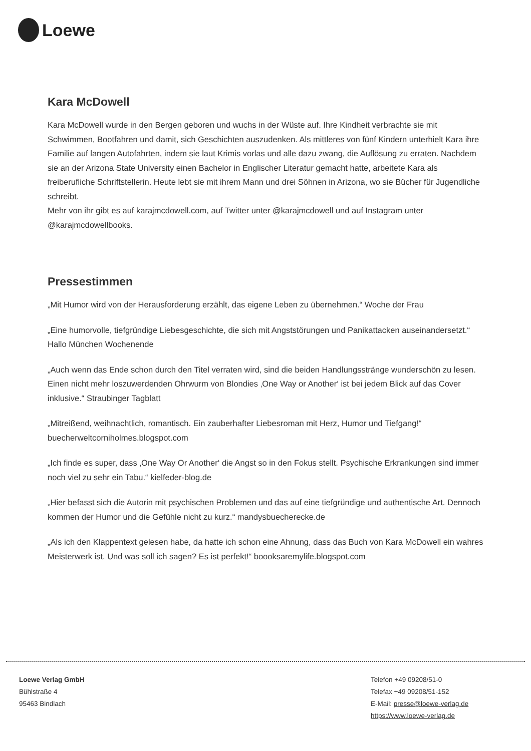Loewe
Kara McDowell
Kara McDowell wurde in den Bergen geboren und wuchs in der Wüste auf. Ihre Kindheit verbrachte sie mit Schwimmen, Bootfahren und damit, sich Geschichten auszudenken. Als mittleres von fünf Kindern unterhielt Kara ihre Familie auf langen Autofahrten, indem sie laut Krimis vorlas und alle dazu zwang, die Auflösung zu erraten. Nachdem sie an der Arizona State University einen Bachelor in Englischer Literatur gemacht hatte, arbeitete Kara als freiberufliche Schriftstellerin. Heute lebt sie mit ihrem Mann und drei Söhnen in Arizona, wo sie Bücher für Jugendliche schreibt.
Mehr von ihr gibt es auf karajmcdowell.com, auf Twitter unter @karajmcdowell und auf Instagram unter @karajmcdowellbooks.
Pressestimmen
„Mit Humor wird von der Herausforderung erzählt, das eigene Leben zu übernehmen.“ Woche der Frau
„Eine humorvolle, tiefgründige Liebesgeschichte, die sich mit Angststörungen und Panikattacken auseinandersetzt.“ Hallo München Wochenende
„Auch wenn das Ende schon durch den Titel verraten wird, sind die beiden Handlungsstränge wunderschön zu lesen. Einen nicht mehr loszuwerdenden Ohrwurm von Blondies ‚One Way or Another‘ ist bei jedem Blick auf das Cover inklusive.“ Straubinger Tagblatt
„Mitreißend, weihnachtlich, romantisch. Ein zauberhafter Liebesroman mit Herz, Humor und Tiefgang!“ buecherweltcorniholmes.blogspot.com
„Ich finde es super, dass ‚One Way Or Another‘ die Angst so in den Fokus stellt. Psychische Erkrankungen sind immer noch viel zu sehr ein Tabu.“ kielfeder-blog.de
„Hier befasst sich die Autorin mit psychischen Problemen und das auf eine tiefgründige und authentische Art. Dennoch kommen der Humor und die Gefühle nicht zu kurz.“ mandysbuecherecke.de
„Als ich den Klappentext gelesen habe, da hatte ich schon eine Ahnung, dass das Buch von Kara McDowell ein wahres Meisterwerk ist. Und was soll ich sagen? Es ist perfekt!“ boooksaremylife.blogspot.com
Loewe Verlag GmbH
Bühlstraße 4
95463 Bindlach
Telefon +49 09208/51-0
Telefax +49 09208/51-152
E-Mail: presse@loewe-verlag.de
https://www.loewe-verlag.de